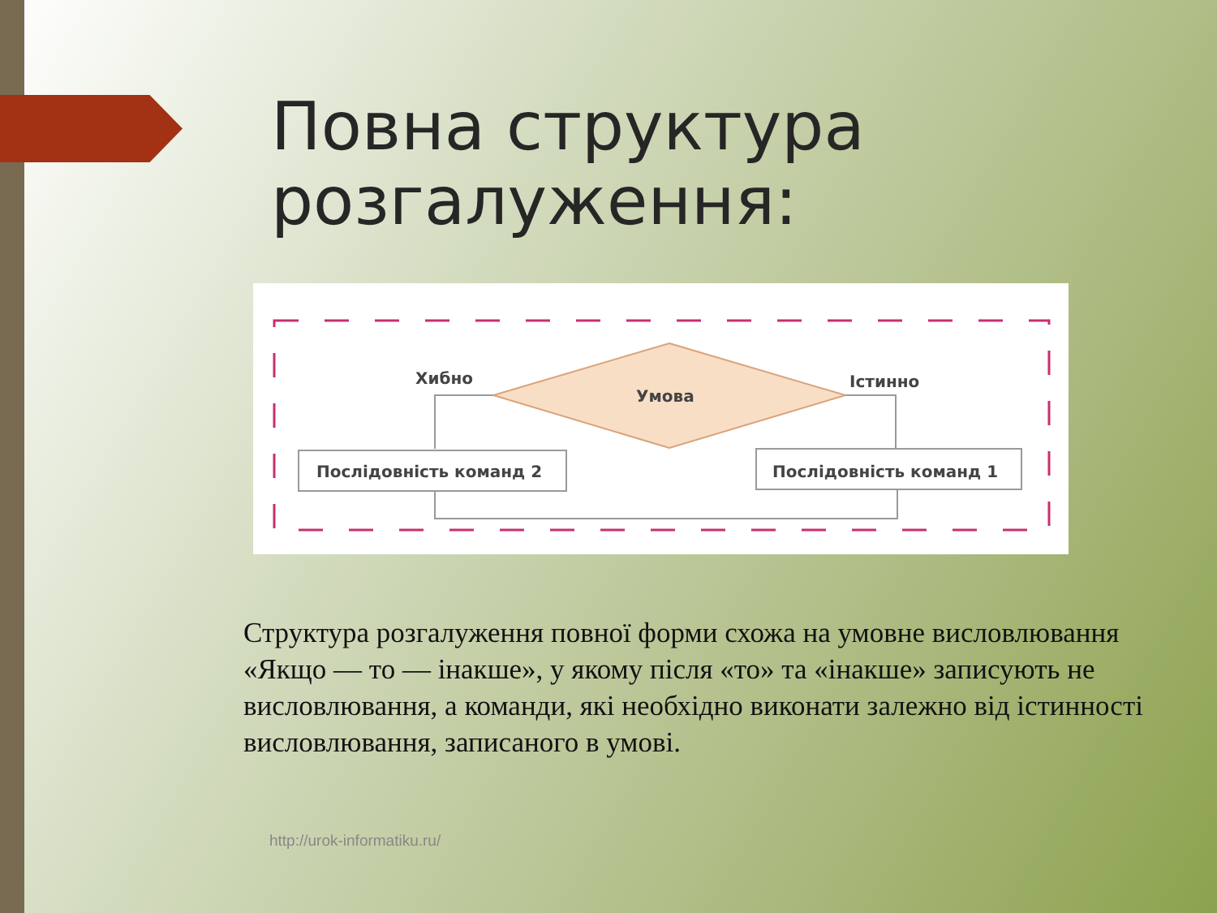Повна структура
розгалуження:
Хибно
Умова
Істинно
Послідовність команд 2
Послідовність команд 1
Структура розгалуження повної форми схожа на умовне висловлювання «Якщо — то — інакше», у якому після «то» та «інакше» записують не висловлювання, а команди, які необхідно виконати залежно від істинності висловлювання, записаного в умові.
http://urok-informatiku.ru/